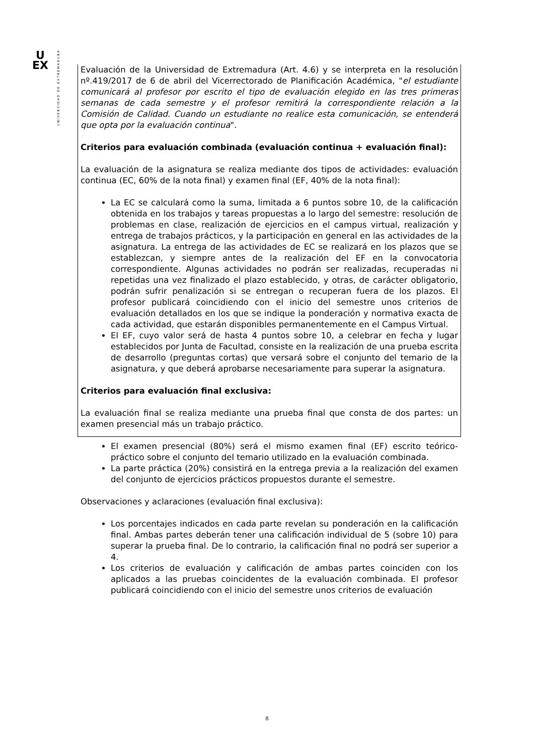U
EX
UNIVERSIDAD DE EXTREMADURA
Evaluación de la Universidad de Extremadura (Art. 4.6) y se interpreta en la resolución nº.419/2017 de 6 de abril del Vicerrectorado de Planificación Académica, "el estudiante comunicará al profesor por escrito el tipo de evaluación elegido en las tres primeras semanas de cada semestre y el profesor remitirá la correspondiente relación a la Comisión de Calidad. Cuando un estudiante no realice esta comunicación, se entenderá que opta por la evaluación continua".
Criterios para evaluación combinada (evaluación continua + evaluación final):
La evaluación de la asignatura se realiza mediante dos tipos de actividades: evaluación continua (EC, 60% de la nota final) y examen final (EF, 40% de la nota final):
La EC se calculará como la suma, limitada a 6 puntos sobre 10, de la calificación obtenida en los trabajos y tareas propuestas a lo largo del semestre: resolución de problemas en clase, realización de ejercicios en el campus virtual, realización y entrega de trabajos prácticos, y la participación en general en las actividades de la asignatura. La entrega de las actividades de EC se realizará en los plazos que se establezcan, y siempre antes de la realización del EF en la convocatoria correspondiente. Algunas actividades no podrán ser realizadas, recuperadas ni repetidas una vez finalizado el plazo establecido, y otras, de carácter obligatorio, podrán sufrir penalización si se entregan o recuperan fuera de los plazos. El profesor publicará coincidiendo con el inicio del semestre unos criterios de evaluación detallados en los que se indique la ponderación y normativa exacta de cada actividad, que estarán disponibles permanentemente en el Campus Virtual.
El EF, cuyo valor será de hasta 4 puntos sobre 10, a celebrar en fecha y lugar establecidos por Junta de Facultad, consiste en la realización de una prueba escrita de desarrollo (preguntas cortas) que versará sobre el conjunto del temario de la asignatura, y que deberá aprobarse necesariamente para superar la asignatura.
Criterios para evaluación final exclusiva:
La evaluación final se realiza mediante una prueba final que consta de dos partes: un examen presencial más un trabajo práctico.
El examen presencial (80%) será el mismo examen final (EF) escrito teórico-práctico sobre el conjunto del temario utilizado en la evaluación combinada.
La parte práctica (20%) consistirá en la entrega previa a la realización del examen del conjunto de ejercicios prácticos propuestos durante el semestre.
Observaciones y aclaraciones (evaluación final exclusiva):
Los porcentajes indicados en cada parte revelan su ponderación en la calificación final. Ambas partes deberán tener una calificación individual de 5 (sobre 10) para superar la prueba final. De lo contrario, la calificación final no podrá ser superior a 4.
Los criterios de evaluación y calificación de ambas partes coinciden con los aplicados a las pruebas coincidentes de la evaluación combinada. El profesor publicará coincidiendo con el inicio del semestre unos criterios de evaluación
8